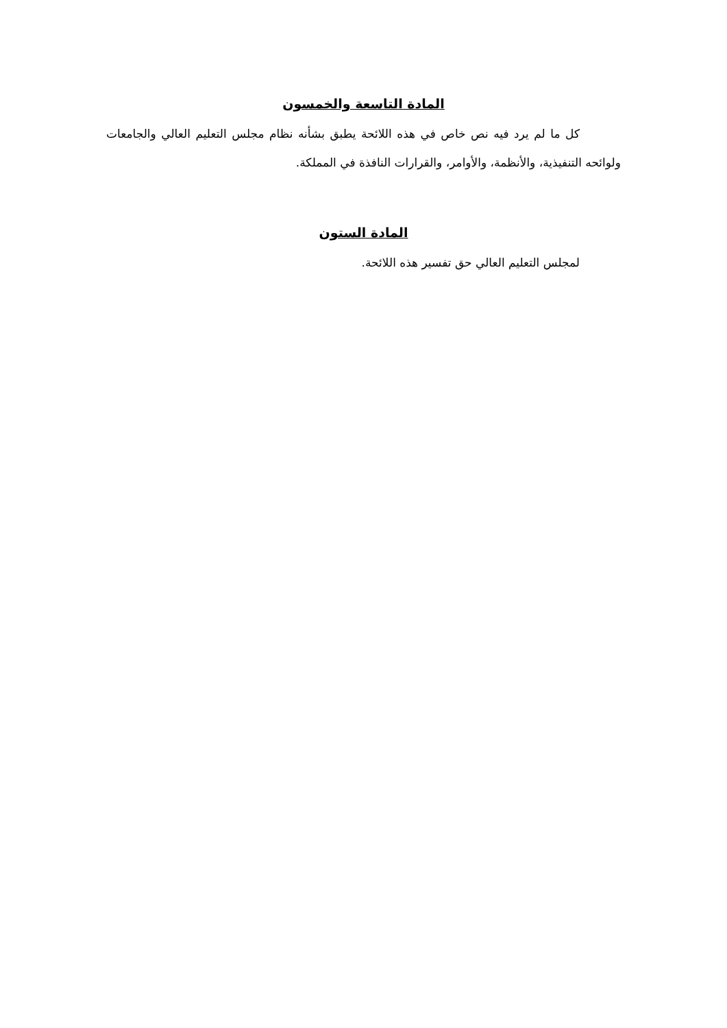المادة التاسعة والخمسون
كل ما لم يرد فيه نص خاص في هذه اللائحة يطبق بشأنه نظام مجلس التعليم العالي والجامعات ولوائحه التنفيذية، والأنظمة، والأوامر، والقرارات النافذة في المملكة.
المادة الستون
لمجلس التعليم العالي حق تفسير هذه اللائحة.